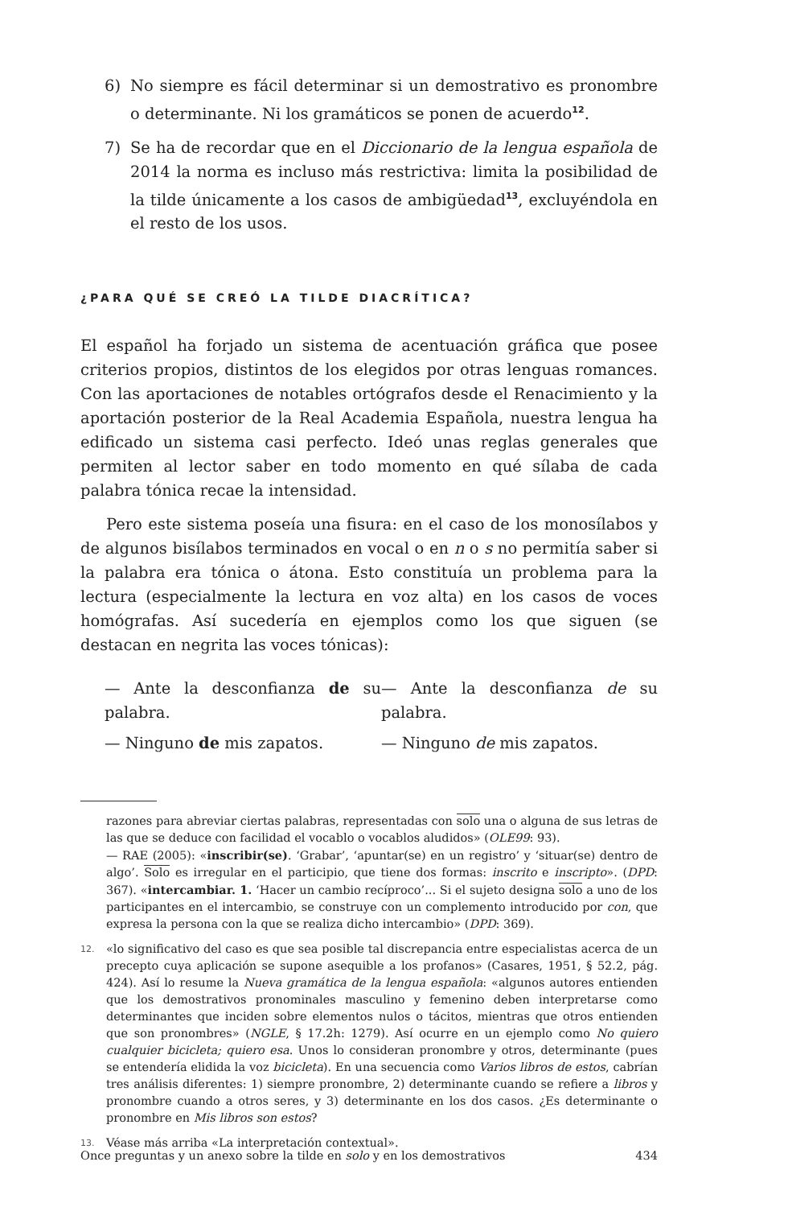6) No siempre es fácil determinar si un demostrativo es pronombre o determinante. Ni los gramáticos se ponen de acuerdo<sup>12</sup>.
7) Se ha de recordar que en el Diccionario de la lengua española de 2014 la norma es incluso más restrictiva: limita la posibilidad de la tilde únicamente a los casos de ambigüedad<sup>13</sup>, excluyéndola en el resto de los usos.
¿PARA QUÉ SE CREÓ LA TILDE DIACRÍTICA?
El español ha forjado un sistema de acentuación gráfica que posee criterios propios, distintos de los elegidos por otras lenguas romances. Con las aportaciones de notables ortógrafos desde el Renacimiento y la aportación posterior de la Real Academia Española, nuestra lengua ha edificado un sistema casi perfecto. Ideó unas reglas generales que permiten al lector saber en todo momento en qué sílaba de cada palabra tónica recae la intensidad.
Pero este sistema poseía una fisura: en el caso de los monosílabos y de algunos bisílabos terminados en vocal o en n o s no permitía saber si la palabra era tónica o átona. Esto constituía un problema para la lectura (especialmente la lectura en voz alta) en los casos de voces homógrafas. Así sucedería en ejemplos como los que siguen (se destacan en negrita las voces tónicas):
— Ante la desconfianza de su palabra.
— Ninguno de mis zapatos.
— Ante la desconfianza de su palabra.
— Ninguno de mis zapatos.
razones para abreviar ciertas palabras, representadas con solo una o alguna de sus letras de las que se deduce con facilidad el vocablo o vocablos aludidos» (OLE99: 93).
— RAE (2005): «inscribir(se). ‘Grabar’, ‘apuntar(se) en un registro’ y ‘situar(se) dentro de algo’. Solo es irregular en el participio, que tiene dos formas: inscrito e inscripto». (DPD: 367). «intercambiar. 1. ‘Hacer un cambio recíproco’... Si el sujeto designa solo a uno de los participantes en el intercambio, se construye con un complemento introducido por con, que expresa la persona con la que se realiza dicho intercambio» (DPD: 369).
12. «lo significativo del caso es que sea posible tal discrepancia entre especialistas acerca de un precepto cuya aplicación se supone asequible a los profanos» (Casares, 1951, § 52.2, pág. 424). Así lo resume la Nueva gramática de la lengua española: «algunos autores entienden que los demostrativos pronominales masculino y femenino deben interpretarse como determinantes que inciden sobre elementos nulos o tácitos, mientras que otros entienden que son pronombres» (NGLE, § 17.2h: 1279). Así ocurre en un ejemplo como No quiero cualquier bicicleta; quiero esa. Unos lo consideran pronombre y otros, determinante (pues se entendería elidida la voz bicicleta). En una secuencia como Varios libros de estos, cabrían tres análisis diferentes: 1) siempre pronombre, 2) determinante cuando se refiere a libros y pronombre cuando a otros seres, y 3) determinante en los dos casos. ¿Es determinante o pronombre en Mis libros son estos?
13. Véase más arriba «La interpretación contextual».
Once preguntas y un anexo sobre la tilde en solo y en los demostrativos 434